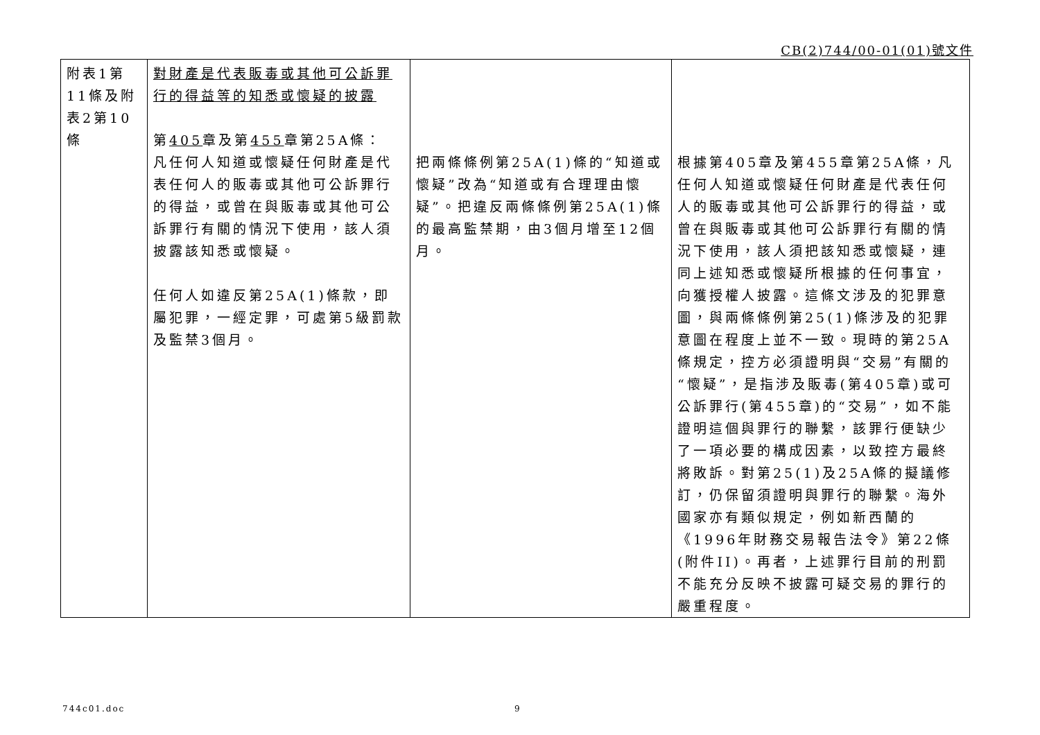CB(2)744/00-01(01)號文件
| 附表1第11條及附表2第10條 | 對財產是代表販毒或其他可公訴罪行的得益等的知悉或懷疑的披露 第 405 章及第 455 章第25A條： 凡任何人知道或懷疑任何財產是代表任何人的販毒或其他可公訴罪行的得益，或曾在與販毒或其他可公訴罪行有關的情況下使用，該人須披露該知悉或懷疑。 任何人如違反第25A(1)條款，即屬犯罪，一經定罪，可處第5級罰款及監禁3個月。 | 把兩條條例第25A(1)條的“知道或懷疑”改為“知道或有合理理由懷疑”。把違反兩條條例第25A(1)條的最高監禁期，由3個月增至12個月。 | 根據第405章及第455章第25A條，凡任何人知道或懷疑任何財產是代表任何人的販毒或其他可公訴罪行的得益，或曾在與販毒或其他可公訴罪行有關的情況下使用，該人須把該知悉或懷疑，連同上述知悉或懷疑所根據的任何事宜，向獲授權人披露。這條文涉及的犯罪意圖，與兩條條例第25(1)條涉及的犯罪意圖在程度上並不一致。現時的第25A條規定，控方必須證明與“交易”有關的“懷疑”，是指涉及販毒(第405章)或可公訴罪行(第455章)的“交易”，如不能證明這個與罪行的聯繫，該罪行便缺少了一項必要的構成因素，以致控方最終將敗訴。對第25(1)及25A條的擬議修訂，仍保留須證明與罪行的聯繫。海外國家亦有類似規定，例如新西蘭的《1996年財務交易報告法令》第22條(附件II)。再者，上述罪行目前的刑罰不能充分反映不披露可疑交易的罪行的嚴重程度。 |
744c01.doc 9